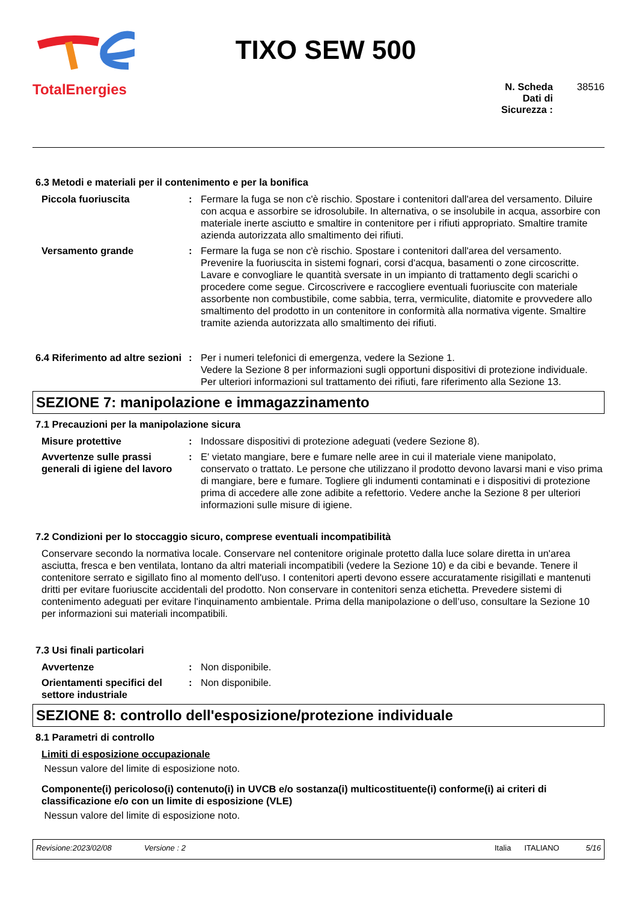TotalEnergies
TIXO SEW 500
N. Scheda Dati di Sicurezza :
38516
6.3 Metodi e materiali per il contenimento e per la bonifica
Piccola fuoriuscita : Fermare la fuga se non c'è rischio. Spostare i contenitori dall'area del versamento. Diluire con acqua e assorbire se idrosolubile. In alternativa, o se insolubile in acqua, assorbire con materiale inerte asciutto e smaltire in contenitore per i rifiuti appropriato. Smaltire tramite azienda autorizzata allo smaltimento dei rifiuti.
Versamento grande : Fermare la fuga se non c'è rischio. Spostare i contenitori dall'area del versamento. Prevenire la fuoriuscita in sistemi fognari, corsi d'acqua, basamenti o zone circoscritte. Lavare e convogliare le quantità sversate in un impianto di trattamento degli scarichi o procedere come segue. Circoscrivere e raccogliere eventuali fuoriuscite con materiale assorbente non combustibile, come sabbia, terra, vermiculite, diatomite e provvedere allo smaltimento del prodotto in un contenitore in conformità alla normativa vigente. Smaltire tramite azienda autorizzata allo smaltimento dei rifiuti.
6.4 Riferimento ad altre sezioni
: Per i numeri telefonici di emergenza, vedere la Sezione 1.
Vedere la Sezione 8 per informazioni sugli opportuni dispositivi di protezione individuale.
Per ulteriori informazioni sul trattamento dei rifiuti, fare riferimento alla Sezione 13.
SEZIONE 7: manipolazione e immagazzinamento
7.1 Precauzioni per la manipolazione sicura
Misure protettive : Indossare dispositivi di protezione adeguati (vedere Sezione 8).
Avvertenze sulle prassi generali di igiene del lavoro
: E' vietato mangiare, bere e fumare nelle aree in cui il materiale viene manipolato, conservato o trattato. Le persone che utilizzano il prodotto devono lavarsi mani e viso prima di mangiare, bere e fumare. Togliere gli indumenti contaminati e i dispositivi di protezione prima di accedere alle zone adibite a refettorio. Vedere anche la Sezione 8 per ulteriori informazioni sulle misure di igiene.
7.2 Condizioni per lo stoccaggio sicuro, comprese eventuali incompatibilità
Conservare secondo la normativa locale. Conservare nel contenitore originale protetto dalla luce solare diretta in un'area asciutta, fresca e ben ventilata, lontano da altri materiali incompatibili (vedere la Sezione 10) e da cibi e bevande. Tenere il contenitore serrato e sigillato fino al momento dell'uso. I contenitori aperti devono essere accuratamente risigillati e mantenuti dritti per evitare fuoriuscite accidentali del prodotto. Non conservare in contenitori senza etichetta. Prevedere sistemi di contenimento adeguati per evitare l'inquinamento ambientale. Prima della manipolazione o dell’uso, consultare la Sezione 10 per informazioni sui materiali incompatibili.
7.3 Usi finali particolari
Avvertenze : Non disponibile.
Orientamenti specifici del settore industriale
: Non disponibile.
SEZIONE 8: controllo dell'esposizione/protezione individuale
8.1 Parametri di controllo
Limiti di esposizione occupazionale
Nessun valore del limite di esposizione noto.
Componente(i) pericoloso(i) contenuto(i) in UVCB e/o sostanza(i) multicostituente(i) conforme(i) ai criteri di classificazione e/o con un limite di esposizione (VLE)
Nessun valore del limite di esposizione noto.
Revisione:2023/02/08 Versione : 2 Italia ITALIANO 5/16